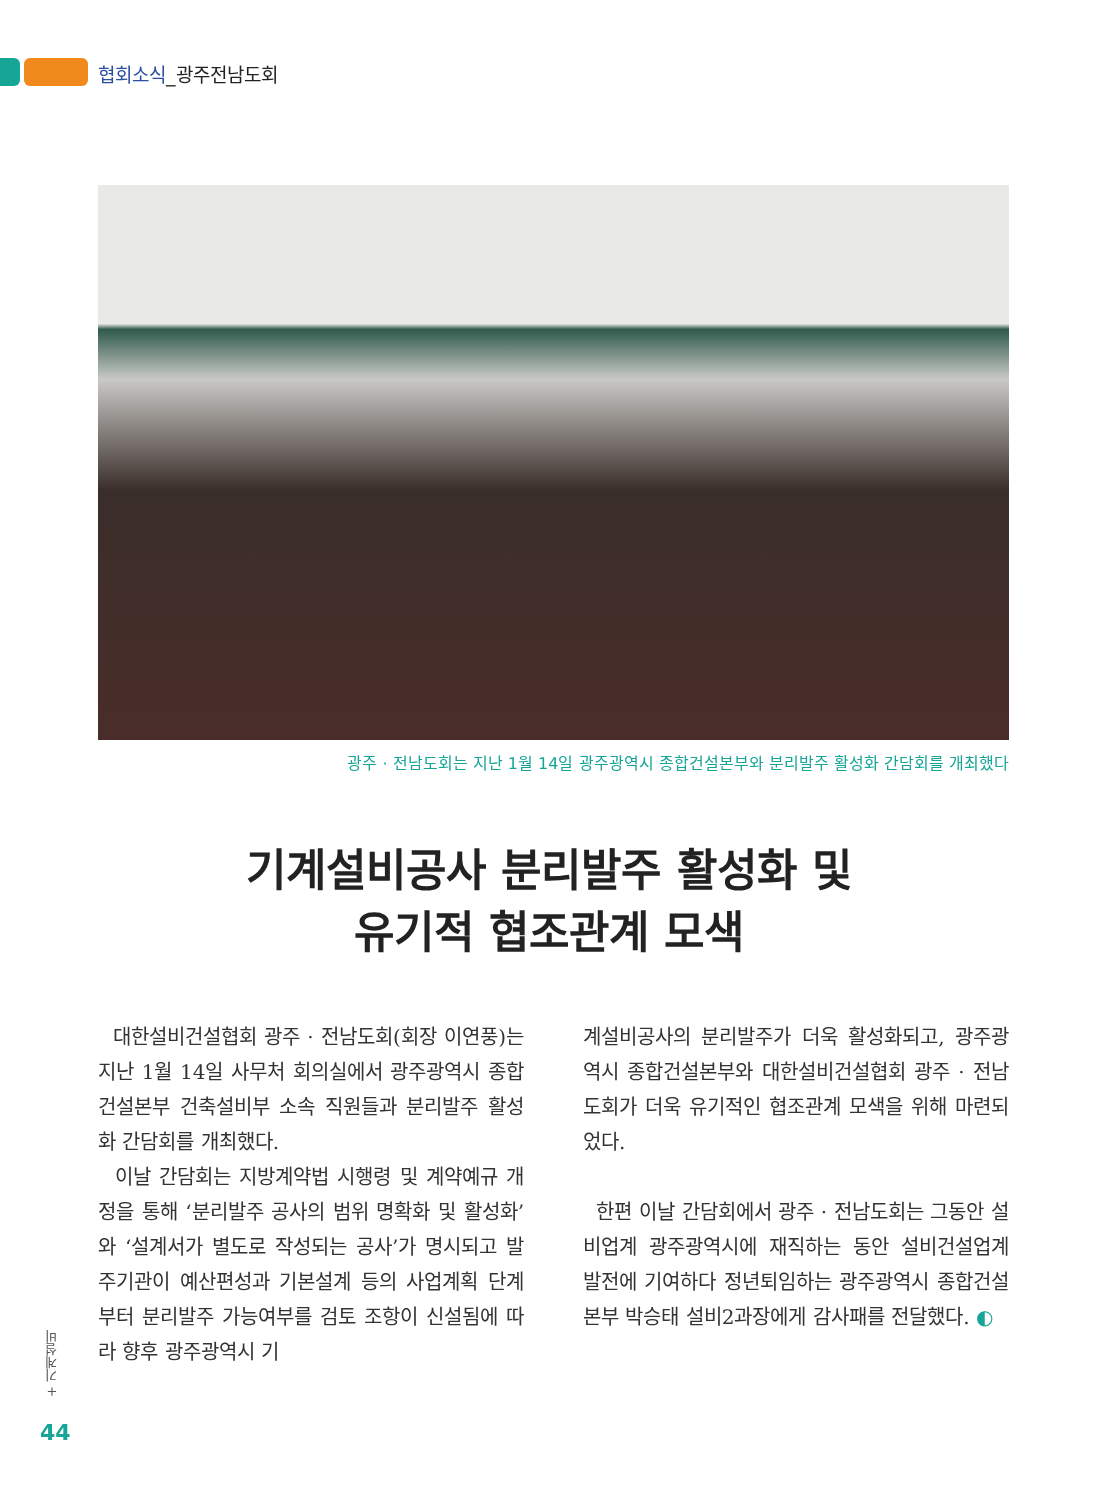협회소식_광주전남도회
광주 · 전남도회는 지난 1월 14일 광주광역시 종합건설본부와 분리발주 활성화 간담회를 개최했다
기계설비공사 분리발주 활성화 및
유기적 협조관계 모색
대한설비건설협회 광주 · 전남도회(회장 이연풍)는 지난 1월 14일 사무처 회의실에서 광주광역시 종합건설본부 건축설비부 소속 직원들과 분리발주 활성화 간담회를 개최했다.
이날 간담회는 지방계약법 시행령 및 계약예규 개정을 통해 ‘분리발주 공사의 범위 명확화 및 활성화’와 ‘설계서가 별도로 작성되는 공사’가 명시되고 발주기관이 예산편성과 기본설계 등의 사업계획 단계부터 분리발주 가능여부를 검토 조항이 신설됨에 따라 향후 광주광역시 기
계설비공사의 분리발주가 더욱 활성화되고, 광주광역시 종합건설본부와 대한설비건설협회 광주 · 전남도회가 더욱 유기적인 협조관계 모색을 위해 마련되었다.
한편 이날 간담회에서 광주 · 전남도회는 그동안 설비업계 광주광역시에 재직하는 동안 설비건설업계 발전에 기여하다 정년퇴임하는 광주광역시 종합건설본부 박승태 설비2과장에게 감사패를 전달했다. ◐
+ 기계설비
44